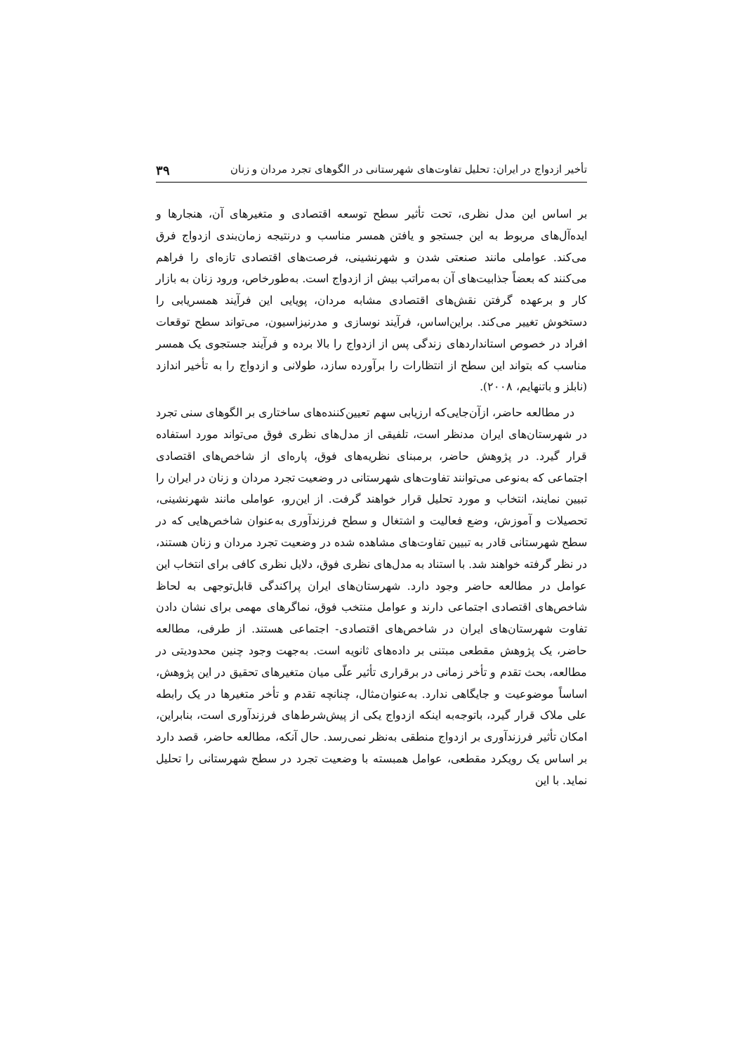تأخیر ازدواج در ایران: تحلیل تفاوت‌های شهرستانی در الگوهای تجرد مردان و زنان ۳۹
بر اساس این مدل نظری، تحت تأثیر سطح توسعه اقتصادی و متغیرهای آن، هنجارها و ایده‌آل‌های مربوط به این جستجو و یافتن همسر مناسب و درنتیجه زمان‌بندی ازدواج فرق می‌کند. عواملی مانند صنعتی شدن و شهرنشینی، فرصت‌های اقتصادی تازه‌ای را فراهم می‌کنند که بعضاً جذابیت‌های آن به‌مراتب بیش از ازدواج است. به‌طورخاص، ورود زنان به بازار کار و برعهده گرفتن نقش‌های اقتصادی مشابه مردان، پویایی این فرآیند همسریابی را دستخوش تغییر می‌کند. براین‌اساس، فرآیند نوسازی و مدرنیزاسیون، می‌تواند سطح توقعات افراد در خصوص استانداردهای زندگی پس از ازدواج را بالا برده و فرآیند جستجوی یک همسر مناسب که بتواند این سطح از انتظارات را برآورده سازد، طولانی و ازدواج را به تأخیر اندازد (نابلز و باتنهایم، ۲۰۰۸).
در مطالعه حاضر، ازآن‌جایی‌که ارزیابی سهم تعیین‌کننده‌های ساختاری بر الگوهای سنی تجرد در شهرستان‌های ایران مدنظر است، تلفیقی از مدل‌های نظری فوق می‌تواند مورد استفاده قرار گیرد. در پژوهش حاضر، برمبنای نظریه‌های فوق، پاره‌ای از شاخص‌های اقتصادی اجتماعی که به‌نوعی می‌توانند تفاوت‌های شهرستانی در وضعیت تجرد مردان و زنان در ایران را تبیین نمایند، انتخاب و مورد تحلیل قرار خواهند گرفت. از این‌رو، عواملی مانند شهرنشینی، تحصیلات و آموزش، وضع فعالیت و اشتغال و سطح فرزندآوری به‌عنوان شاخص‌هایی که در سطح شهرستانی قادر به تبیین تفاوت‌های مشاهده شده در وضعیت تجرد مردان و زنان هستند، در نظر گرفته خواهند شد. با استناد به مدل‌های نظری فوق، دلایل نظری کافی برای انتخاب این عوامل در مطالعه حاضر وجود دارد. شهرستان‌های ایران پراکندگی قابل‌توجهی به لحاظ شاخص‌های اقتصادی اجتماعی دارند و عوامل منتخب فوق، نماگرهای مهمی برای نشان دادن تفاوت شهرستان‌های ایران در شاخص‌های اقتصادی- اجتماعی هستند. از طرفی، مطالعه حاضر، یک پژوهش مقطعی مبتنی بر داده‌های ثانویه است. به‌جهت وجود چنین محدودیتی در مطالعه، بحث تقدم و تأخر زمانی در برقراری تأثیر علّی میان متغیرهای تحقیق در این پژوهش، اساساً موضوعیت و جایگاهی ندارد. به‌عنوان‌مثال، چنانچه تقدم و تأخر متغیرها در یک رابطه علی ملاک قرار گیرد، باتوجه‌به اینکه ازدواج یکی از پیش‌شرط‌های فرزندآوری است، بنابراین، امکان تأثیر فرزندآوری بر ازدواج منطقی به‌نظر نمی‌رسد. حال آنکه، مطالعه حاضر، قصد دارد بر اساس یک رویکرد مقطعی، عوامل همبسته با وضعیت تجرد در سطح شهرستانی را تحلیل نماید. با این